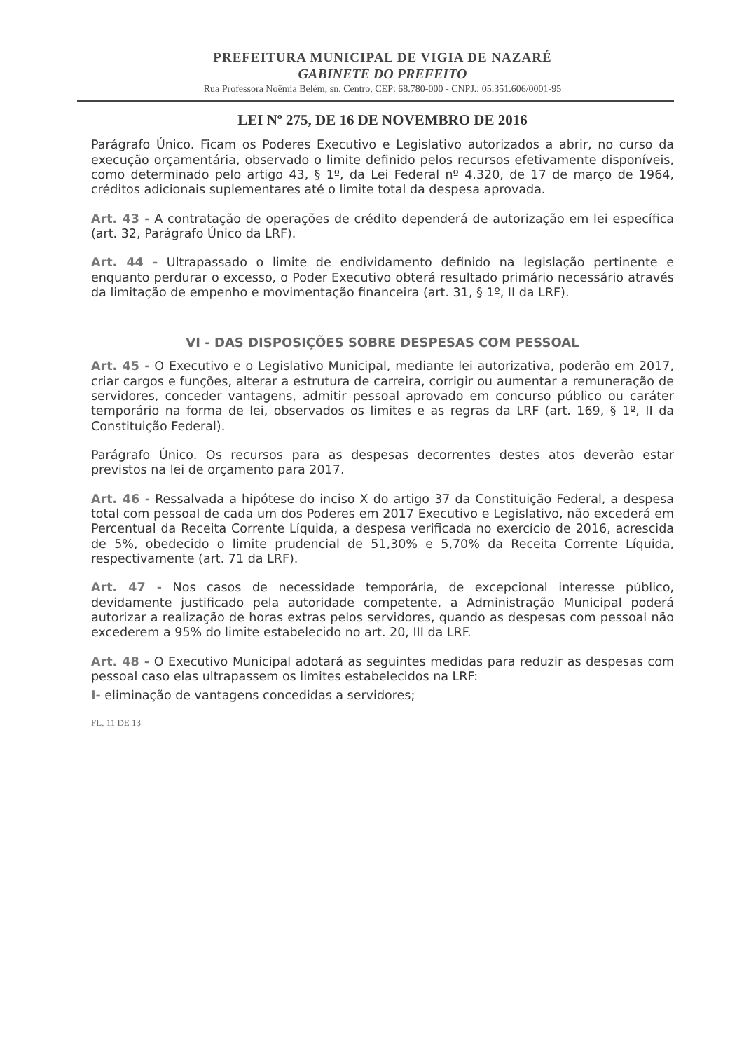PREFEITURA MUNICIPAL DE VIGIA DE NAZARÉ
GABINETE DO PREFEITO
Rua Professora Noêmia Belém, sn. Centro, CEP: 68.780-000 - CNPJ.: 05.351.606/0001-95
LEI Nº 275, DE 16 DE NOVEMBRO DE 2016
Parágrafo Único. Ficam os Poderes Executivo e Legislativo autorizados a abrir, no curso da execução orçamentária, observado o limite definido pelos recursos efetivamente disponíveis, como determinado pelo artigo 43, § 1º, da Lei Federal nº 4.320, de 17 de março de 1964, créditos adicionais suplementares até o limite total da despesa aprovada.
Art. 43 - A contratação de operações de crédito dependerá de autorização em lei específica (art. 32, Parágrafo Único da LRF).
Art. 44 - Ultrapassado o limite de endividamento definido na legislação pertinente e enquanto perdurar o excesso, o Poder Executivo obterá resultado primário necessário através da limitação de empenho e movimentação financeira (art. 31, § 1º, II da LRF).
VI - DAS DISPOSIÇÕES SOBRE DESPESAS COM PESSOAL
Art. 45 - O Executivo e o Legislativo Municipal, mediante lei autorizativa, poderão em 2017, criar cargos e funções, alterar a estrutura de carreira, corrigir ou aumentar a remuneração de servidores, conceder vantagens, admitir pessoal aprovado em concurso público ou caráter temporário na forma de lei, observados os limites e as regras da LRF (art. 169, § 1º, II da Constituição Federal).
Parágrafo Único. Os recursos para as despesas decorrentes destes atos deverão estar previstos na lei de orçamento para 2017.
Art. 46 - Ressalvada a hipótese do inciso X do artigo 37 da Constituição Federal, a despesa total com pessoal de cada um dos Poderes em 2017 Executivo e Legislativo, não excederá em Percentual da Receita Corrente Líquida, a despesa verificada no exercício de 2016, acrescida de 5%, obedecido o limite prudencial de 51,30% e 5,70% da Receita Corrente Líquida, respectivamente (art. 71 da LRF).
Art. 47 - Nos casos de necessidade temporária, de excepcional interesse público, devidamente justificado pela autoridade competente, a Administração Municipal poderá autorizar a realização de horas extras pelos servidores, quando as despesas com pessoal não excederem a 95% do limite estabelecido no art. 20, III da LRF.
Art. 48 - O Executivo Municipal adotará as seguintes medidas para reduzir as despesas com pessoal caso elas ultrapassem os limites estabelecidos na LRF:
I- eliminação de vantagens concedidas a servidores;
FL. 11 DE 13